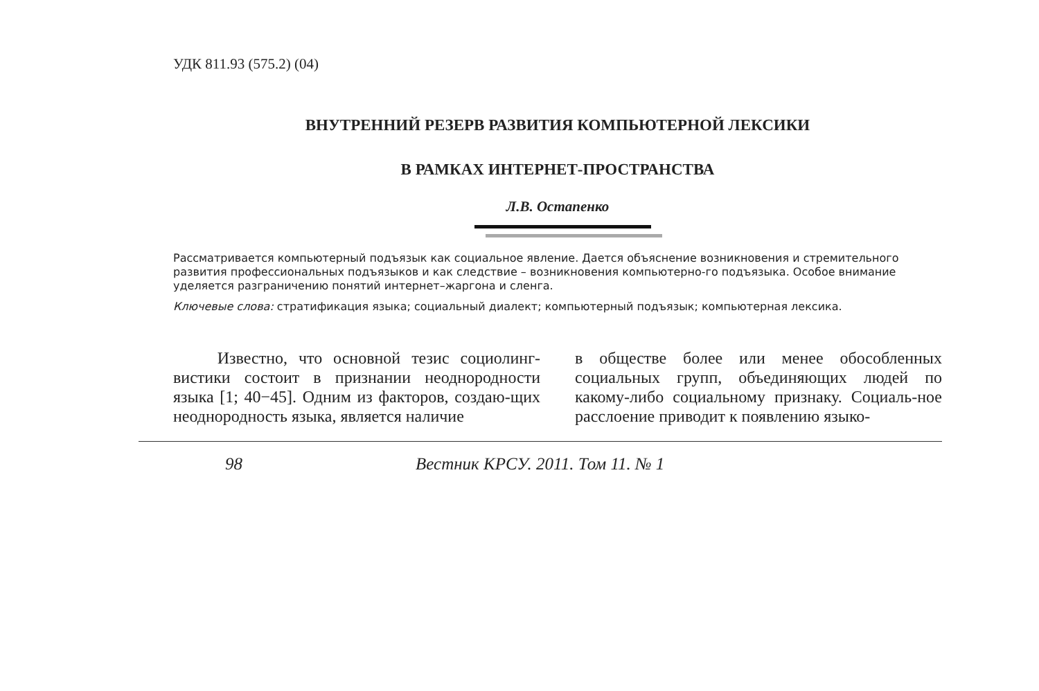УДК 811.93 (575.2) (04)
ВНУТРЕННИЙ РЕЗЕРВ РАЗВИТИЯ КОМПЬЮТЕРНОЙ ЛЕКСИКИ
В РАМКАХ ИНТЕРНЕТ-ПРОСТРАНСТВА
Л.В. Остапенко
Рассматривается компьютерный подъязык как социальное явление. Дается объяснение возникновения и стремительного развития профессиональных подъязыков и как следствие – возникновения компьютерно-го подъязыка. Особое внимание уделяется разграничению понятий интернет–жаргона и сленга.
Ключевые слова: стратификация языка; социальный диалект; компьютерный подъязык; компьютерная лексика.
Известно, что основной тезис социолинг-вистики состоит в признании неоднородности языка [1; 40−45]. Одним из факторов, создаю-щих неоднородность языка, является наличие
в обществе более или менее обособленных социальных групп, объединяющих людей по какому-либо социальному признаку. Социаль-ное расслоение приводит к появлению языко-
98 Вестник КРСУ. 2011. Том 11. № 1